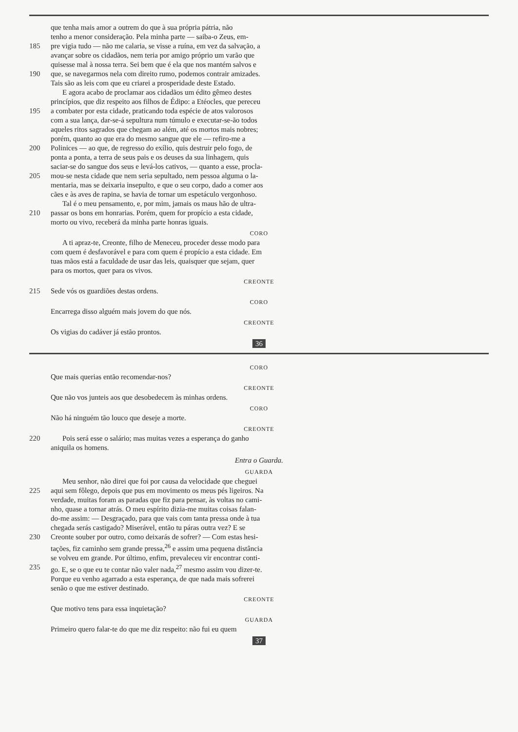que tenha mais amor a outrem do que à sua própria pátria, não
tenho a menor consideração. Pela minha parte — saiba-o Zeus, em-
185 pre vigia tudo — não me calaria, se visse a ruína, em vez da salvação, a
avançar sobre os cidadãos, nem teria por amigo próprio um varão que
quisesse mal à nossa terra. Sei bem que é ela que nos mantém salvos e
190 que, se navegarmos nela com direito rumo, podemos contrair amizades.
Tais são as leis com que eu criarei a prosperidade deste Estado.
E agora acabo de proclamar aos cidadãos um édito gêmeo destes
princípios, que diz respeito aos filhos de Édipo: a Etéocles, que pereceu
195 a combater por esta cidade, praticando toda espécie de atos valorosos
com a sua lança, dar-se-á sepultura num túmulo e executar-se-ão todos
aqueles ritos sagrados que chegam ao além, até os mortos mais nobres;
porém, quanto ao que era do mesmo sangue que ele — refiro-me a
200 Polinices — ao que, de regresso do exílio, quis destruir pelo fogo, de
ponta a ponta, a terra de seus pais e os deuses da sua linhagem, quis
saciar-se do sangue dos seus e levá-los cativos, — quanto a esse, procla-
205 mou-se nesta cidade que nem seria sepultado, nem pessoa alguma o la-
mentaria, mas se deixaria insepulto, e que o seu corpo, dado a comer aos
cães e às aves de rapina, se havia de tornar um espetáculo vergonhoso.
Tal é o meu pensamento, e, por mim, jamais os maus hão de ultra-
210 passar os bons em honrarias. Porém, quem for propício a esta cidade,
morto ou vivo, receberá da minha parte honras iguais.
CORO
A ti apraz-te, Creonte, filho de Meneceu, proceder desse modo para
com quem é desfavorável e para com quem é propício a esta cidade. Em
tuas mãos está a faculdade de usar das leis, quaisquer que sejam, quer
para os mortos, quer para os vivos.
CREONTE
215 Sede vós os guardiões destas ordens.
CORO
Encarrega disso alguém mais jovem do que nós.
CREONTE
Os vigias do cadáver já estão prontos.
36
CORO
Que mais querias então recomendar-nos?
CREONTE
Que não vos junteis aos que desobedecem às minhas ordens.
CORO
Não há ninguém tão louco que deseje a morte.
CREONTE
220 Pois será esse o salário; mas muitas vezes a esperança do ganho
aniquila os homens.
Entra o Guarda.
GUARDA
Meu senhor, não direi que foi por causa da velocidade que cheguei
225 aqui sem fôlego, depois que pus em movimento os meus pés ligeiros. Na
verdade, muitas foram as paradas que fiz para pensar, às voltas no cami-
nho, quase a tornar atrás. O meu espírito dizia-me muitas coisas falan-
do-me assim: — Desgraçado, para que vais com tanta pressa onde à tua
chegada serás castigado? Miserável, então tu páras outra vez? E se
230 Creonte souber por outro, como deixarás de sofrer? — Com estas hesi-
tações, fiz caminho sem grande pressa,<sup>26</sup> e assim uma pequena distância
se volveu em grande. Por último, enfim, prevaleceu vir encontrar conti-
235 go. E, se o que eu te contar não valer nada,<sup>27</sup> mesmo assim vou dizer-te.
Porque eu venho agarrado a esta esperança, de que nada mais sofrerei
senão o que me estiver destinado.
CREONTE
Que motivo tens para essa inquietação?
GUARDA
Primeiro quero falar-te do que me diz respeito: não fui eu quem
37